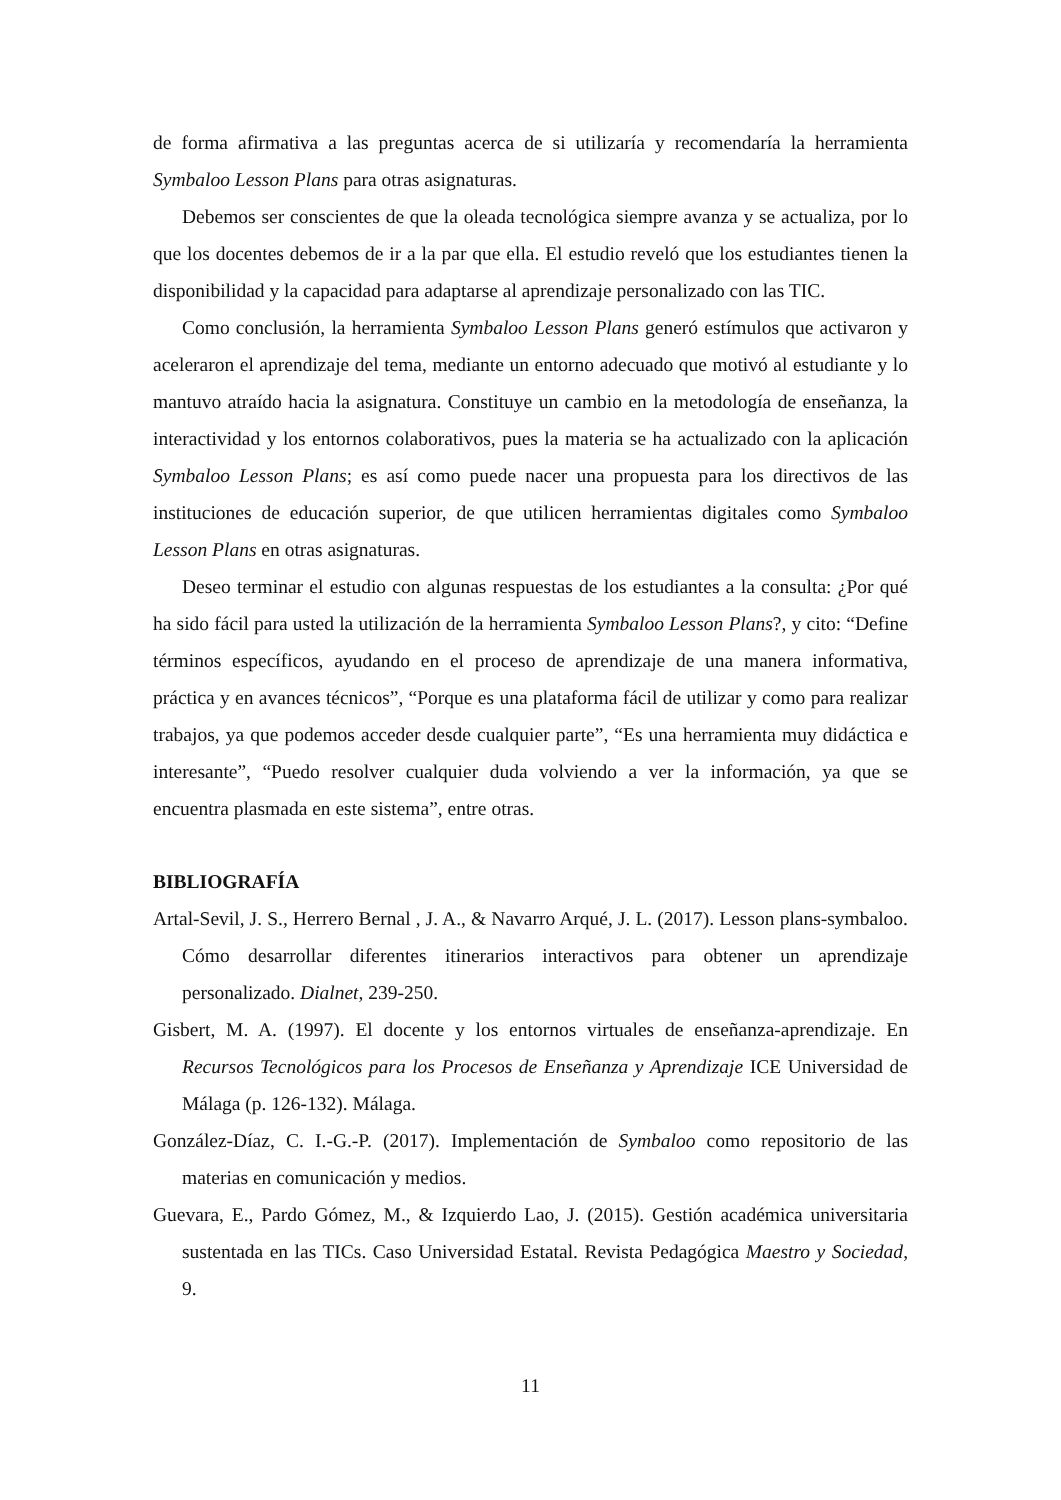de forma afirmativa a las preguntas acerca de si utilizaría y recomendaría la herramienta Symbaloo Lesson Plans para otras asignaturas.
Debemos ser conscientes de que la oleada tecnológica siempre avanza y se actualiza, por lo que los docentes debemos de ir a la par que ella. El estudio reveló que los estudiantes tienen la disponibilidad y la capacidad para adaptarse al aprendizaje personalizado con las TIC.
Como conclusión, la herramienta Symbaloo Lesson Plans generó estímulos que activaron y aceleraron el aprendizaje del tema, mediante un entorno adecuado que motivó al estudiante y lo mantuvo atraído hacia la asignatura. Constituye un cambio en la metodología de enseñanza, la interactividad y los entornos colaborativos, pues la materia se ha actualizado con la aplicación Symbaloo Lesson Plans; es así como puede nacer una propuesta para los directivos de las instituciones de educación superior, de que utilicen herramientas digitales como Symbaloo Lesson Plans en otras asignaturas.
Deseo terminar el estudio con algunas respuestas de los estudiantes a la consulta: ¿Por qué ha sido fácil para usted la utilización de la herramienta Symbaloo Lesson Plans?, y cito: “Define términos específicos, ayudando en el proceso de aprendizaje de una manera informativa, práctica y en avances técnicos”, “Porque es una plataforma fácil de utilizar y como para realizar trabajos, ya que podemos acceder desde cualquier parte”, “Es una herramienta muy didáctica e interesante”, “Puedo resolver cualquier duda volviendo a ver la información, ya que se encuentra plasmada en este sistema”, entre otras.
BIBLIOGRAFÍA
Artal-Sevil, J. S., Herrero Bernal , J. A., & Navarro Arqué, J. L. (2017). Lesson plans-symbaloo. Cómo desarrollar diferentes itinerarios interactivos para obtener un aprendizaje personalizado. Dialnet, 239-250.
Gisbert, M. A. (1997). El docente y los entornos virtuales de enseñanza-aprendizaje. En Recursos Tecnológicos para los Procesos de Enseñanza y Aprendizaje ICE Universidad de Málaga (p. 126-132). Málaga.
González-Díaz, C. I.-G.-P. (2017). Implementación de Symbaloo como repositorio de las materias en comunicación y medios.
Guevara, E., Pardo Gómez, M., & Izquierdo Lao, J. (2015). Gestión académica universitaria sustentada en las TICs. Caso Universidad Estatal. Revista Pedagógica Maestro y Sociedad, 9.
11